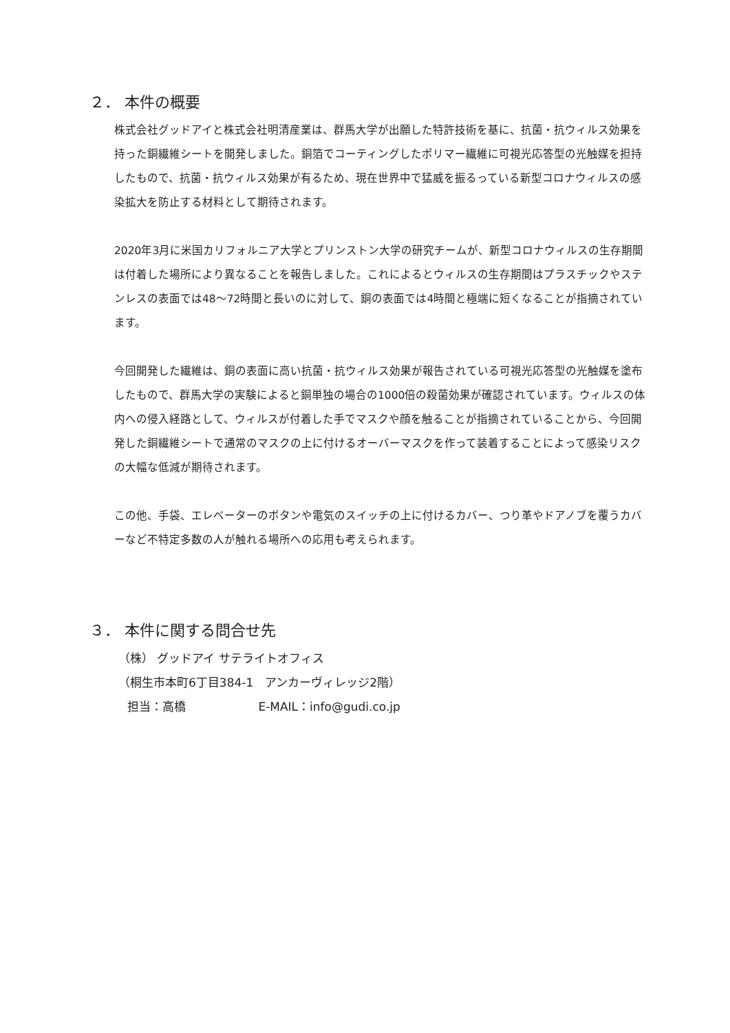２． 本件の概要
株式会社グッドアイと株式会社明清産業は、群馬大学が出願した特許技術を基に、抗菌・抗ウィルス効果を持った銅繊維シートを開発しました。銅箔でコーティングしたポリマー繊維に可視光応答型の光触媒を担持したもので、抗菌・抗ウィルス効果が有るため、現在世界中で猛威を振るっている新型コロナウィルスの感染拡大を防止する材料として期待されます。
2020年3月に米国カリフォルニア大学とプリンストン大学の研究チームが、新型コロナウィルスの生存期間は付着した場所により異なることを報告しました。これによるとウィルスの生存期間はプラスチックやステンレスの表面では48～72時間と長いのに対して、銅の表面では4時間と極端に短くなることが指摘されています。
今回開発した繊維は、銅の表面に高い抗菌・抗ウィルス効果が報告されている可視光応答型の光触媒を塗布したもので、群馬大学の実験によると銅単独の場合の1000倍の殺菌効果が確認されています。ウィルスの体内への侵入経路として、ウィルスが付着した手でマスクや顔を触ることが指摘されていることから、今回開発した銅繊維シートで通常のマスクの上に付けるオーバーマスクを作って装着することによって感染リスクの大幅な低減が期待されます。
この他、手袋、エレベーターのボタンや電気のスイッチの上に付けるカバー、つり革やドアノブを覆うカバーなど不特定多数の人が触れる場所への応用も考えられます。
３． 本件に関する問合せ先
（株） グッドアイ サテライトオフィス
（桐生市本町6丁目384-1　アンカーヴィレッジ2階）
担当：高橋 E-MAIL：info@gudi.co.jp